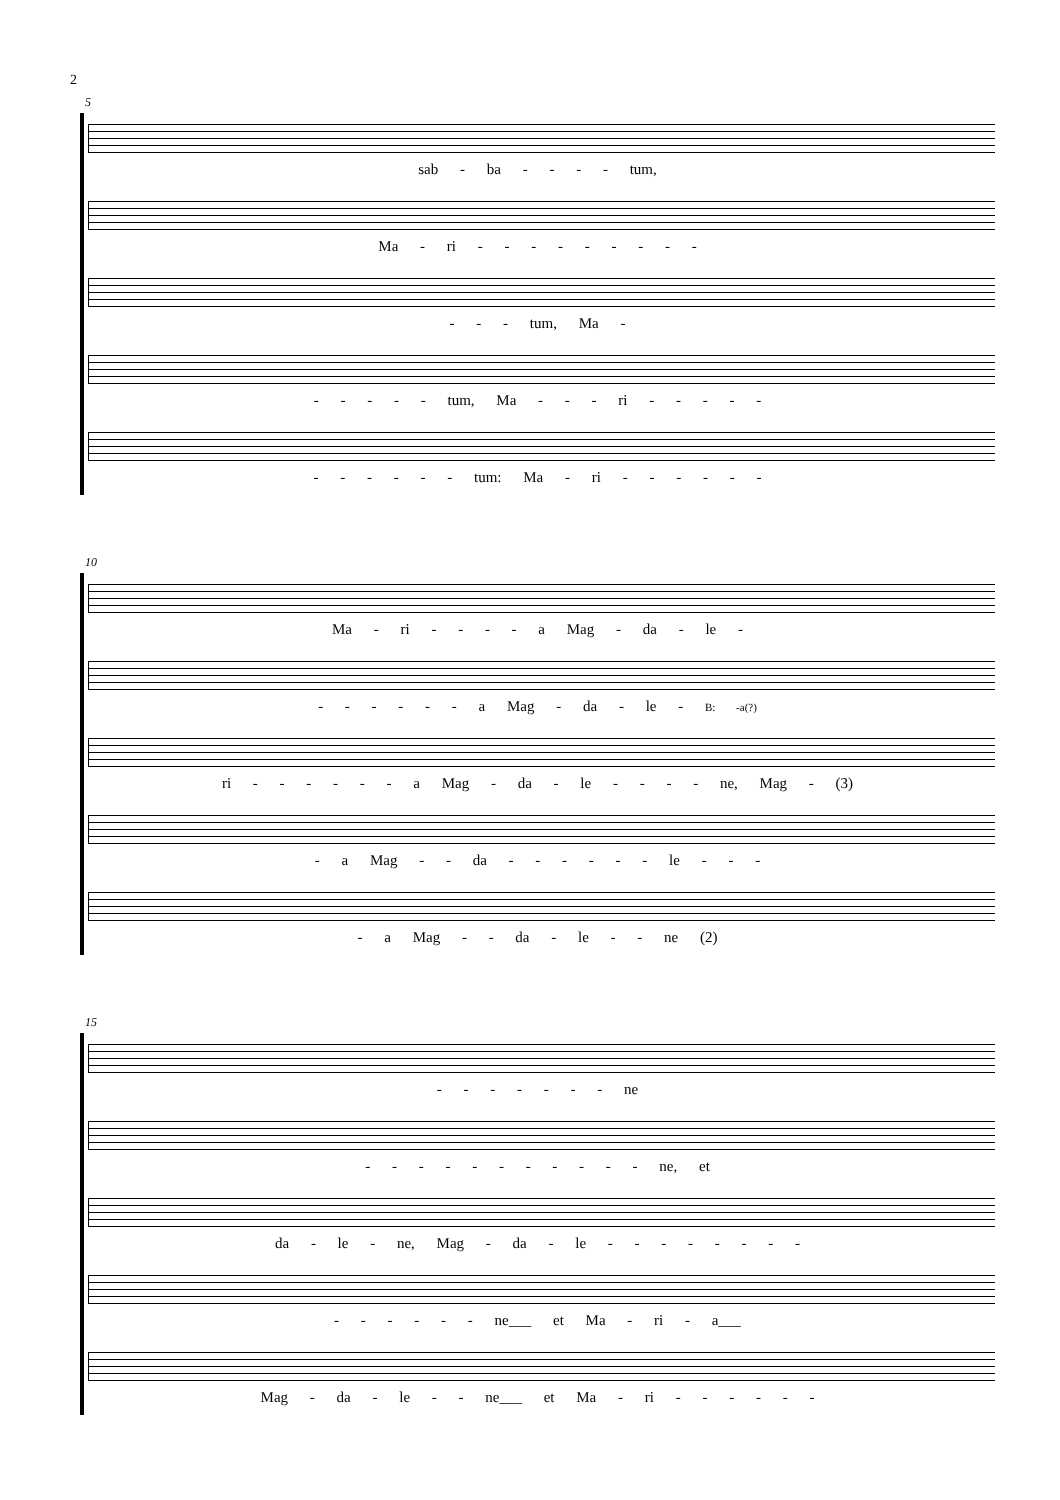2
5
sab - ba - - - - tum,
Ma - ri - - - - - - - - -
- - - tum, Ma -
- - - - - tum, Ma - - - ri - - - - -
- - - - - - tum: Ma - ri - - - - - -
10
Ma - ri - - - - a Mag - da - le -
- - - - - - a Mag - da - le - B: -a(?)
ri - - - - - - a Mag - da - le - - - - ne, Mag - (3)
- a Mag - - da - - - - - - le - - -
- a Mag - - da - le - - ne (2)
15
- - - - - - - ne
- - - - - - - - - - - ne, et
da - le - ne, Mag - da - le - - - - - - - -
- - - - - - ne___ et Ma - ri - a___
Mag - da - le - - ne___ et Ma - ri - - - - - -